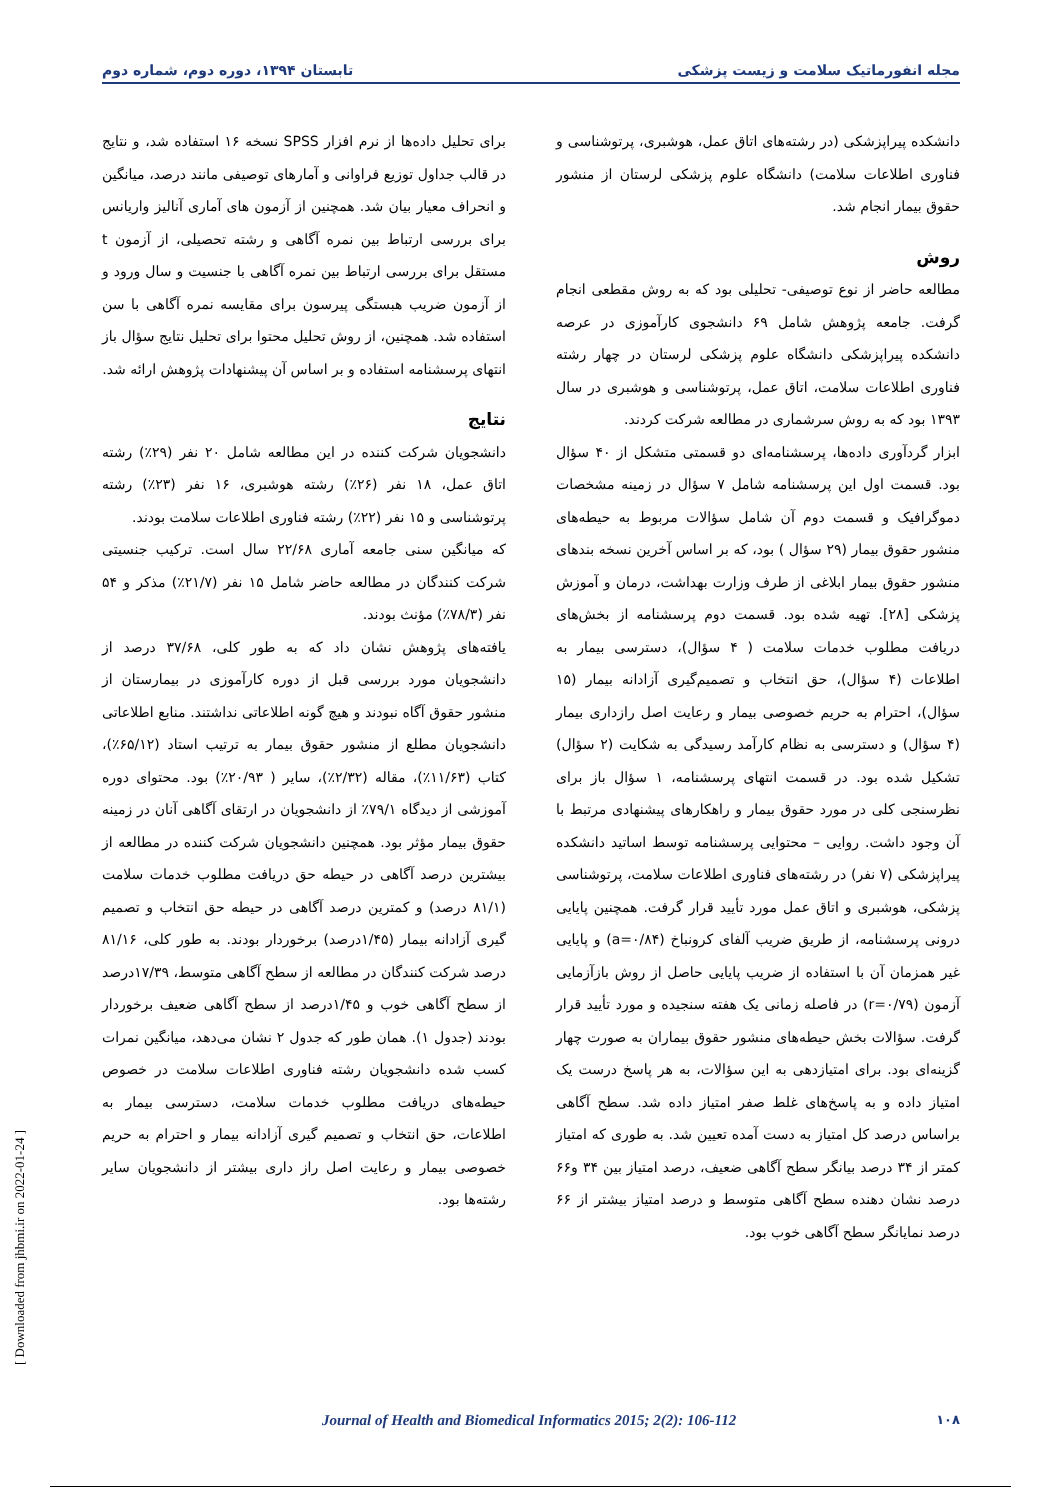مجله انفورماتیک سلامت و زیست پزشکی تابستان ۱۳۹۴، دوره دوم، شماره دوم
دانشکده پیراپزشکی (در رشته‌های اتاق عمل، هوشبری، پرتوشناسی و فناوری اطلاعات سلامت) دانشگاه علوم پزشکی لرستان از منشور حقوق بیمار انجام شد.
روش
مطالعه حاضر از نوع توصیفی- تحلیلی بود که به روش مقطعی انجام گرفت. جامعه پژوهش شامل ۶۹ دانشجوی کارآموزی در عرصه دانشکده پیراپزشکی دانشگاه علوم پزشکی لرستان در چهار رشته فناوری اطلاعات سلامت، اتاق عمل، پرتوشناسی و هوشبری در سال ۱۳۹۳ بود که به روش سرشماری در مطالعه شرکت کردند.
ابزار گردآوری داده‌ها، پرسشنامه‌ای دو قسمتی متشکل از ۴۰ سؤال بود. قسمت اول این پرسشنامه شامل ۷ سؤال در زمینه مشخصات دموگرافیک و قسمت دوم آن شامل سؤالات مربوط به حیطه‌های منشور حقوق بیمار (۲۹ سؤال ) بود، که بر اساس آخرین نسخه بندهای منشور حقوق بیمار ابلاغی از طرف وزارت بهداشت، درمان و آموزش پزشکی [۲۸]. تهیه شده بود. قسمت دوم پرسشنامه از بخش‌های دریافت مطلوب خدمات سلامت ( ۴ سؤال)، دسترسی بیمار به اطلاعات (۴ سؤال)، حق انتخاب و تصمیم‌گیری آزادانه بیمار (۱۵ سؤال)، احترام به حریم خصوصی بیمار و رعایت اصل رازداری بیمار (۴ سؤال) و دسترسی به نظام کارآمد رسیدگی به شکایت (۲ سؤال) تشکیل شده بود. در قسمت انتهای پرسشنامه، ۱ سؤال باز برای نظرسنجی کلی در مورد حقوق بیمار و راهکارهای پیشنهادی مرتبط با آن وجود داشت. روایی – محتوایی پرسشنامه توسط اساتید دانشکده پیراپزشکی (۷ نفر) در رشته‌های فناوری اطلاعات سلامت، پرتوشناسی پزشکی، هوشبری و اتاق عمل مورد تأیید قرار گرفت. همچنین پایایی درونی پرسشنامه، از طریق ضریب آلفای کرونباخ (a=۰/۸۴) و پایایی غیر همزمان آن با استفاده از ضریب پایایی حاصل از روش بازآزمایی آزمون (r=۰/۷۹) در فاصله زمانی یک هفته سنجیده و مورد تأیید قرار گرفت. سؤالات بخش حیطه‌های منشور حقوق بیماران به صورت چهار گزینه‌ای بود. برای امتیازدهی به این سؤالات، به هر پاسخ درست یک امتیاز داده و به پاسخ‌های غلط صفر امتیاز داده شد. سطح آگاهی براساس درصد کل امتیاز به دست آمده تعیین شد. به طوری که امتیاز کمتر از ۳۴ درصد بیانگر سطح آگاهی ضعیف، درصد امتیاز بین ۳۴ و۶۶ درصد نشان دهنده سطح آگاهی متوسط و درصد امتیاز بیشتر از ۶۶ درصد نمایانگر سطح آگاهی خوب بود.
برای تحلیل داده‌ها از نرم افزار SPSS نسخه ۱۶ استفاده شد، و نتایج در قالب جداول توزیع فراوانی و آمارهای توصیفی مانند درصد، میانگین و انحراف معیار بیان شد. همچنین از آزمون های آماری آنالیز واریانس برای بررسی ارتباط بین نمره آگاهی و رشته تحصیلی، از آزمون t مستقل برای بررسی ارتباط بین نمره آگاهی با جنسیت و سال ورود و از آزمون ضریب هبستگی پیرسون برای مقایسه نمره آگاهی با سن استفاده شد. همچنین، از روش تحلیل محتوا برای تحلیل نتایج سؤال باز انتهای پرسشنامه استفاده و بر اساس آن پیشنهادات پژوهش ارائه شد.
نتایج
دانشجویان شرکت کننده در این مطالعه شامل ۲۰ نفر (۲۹٪) رشته اتاق عمل، ۱۸ نفر (۲۶٪) رشته هوشبری، ۱۶ نفر (۲۳٪) رشته پرتوشناسی و ۱۵ نفر (۲۲٪) رشته فناوری اطلاعات سلامت بودند.
که میانگین سنی جامعه آماری ۲۲/۶۸ سال است. ترکیب جنسیتی شرکت کنندگان در مطالعه حاضر شامل ۱۵ نفر (۲۱/۷٪) مذکر و ۵۴ نفر (۷۸/۳٪) مؤنث بودند.
یافته‌های پژوهش نشان داد که به طور کلی، ۳۷/۶۸ درصد از دانشجویان مورد بررسی قبل از دوره کارآموزی در بیمارستان از منشور حقوق آگاه نبودند و هیچ گونه اطلاعاتی نداشتند. منابع اطلاعاتی دانشجویان مطلع از منشور حقوق بیمار به ترتیب استاد (۶۵/۱۲٪)، کتاب (۱۱/۶۳٪)، مقاله (۲/۳۲٪)، سایر ( ۲۰/۹۳٪) بود. محتوای دوره آموزشی از دیدگاه ۷۹/۱٪ از دانشجویان در ارتقای آگاهی آنان در زمینه حقوق بیمار مؤثر بود. همچنین دانشجویان شرکت کننده در مطالعه از بیشترین درصد آگاهی در حیطه حق دریافت مطلوب خدمات سلامت (۸۱/۱ درصد) و کمترین درصد آگاهی در حیطه حق انتخاب و تصمیم گیری آزادانه بیمار (۱/۴۵درصد) برخوردار بودند. به طور کلی، ۸۱/۱۶ درصد شرکت کنندگان در مطالعه از سطح آگاهی متوسط، ۱۷/۳۹درصد از سطح آگاهی خوب و ۱/۴۵درصد از سطح آگاهی ضعیف برخوردار بودند (جدول ۱). همان طور که جدول ۲ نشان می‌دهد، میانگین نمرات کسب شده دانشجویان رشته فناوری اطلاعات سلامت در خصوص حیطه‌های دریافت مطلوب خدمات سلامت، دسترسی بیمار به اطلاعات، حق انتخاب و تصمیم گیری آزادانه بیمار و احترام به حریم خصوصی بیمار و رعایت اصل راز داری بیشتر از دانشجویان سایر رشته‌ها بود.
[ Downloaded from jhbmi.ir on 2022-01-24 ]
۱۰۸ Journal of Health and Biomedical Informatics 2015; 2(2): 106-112